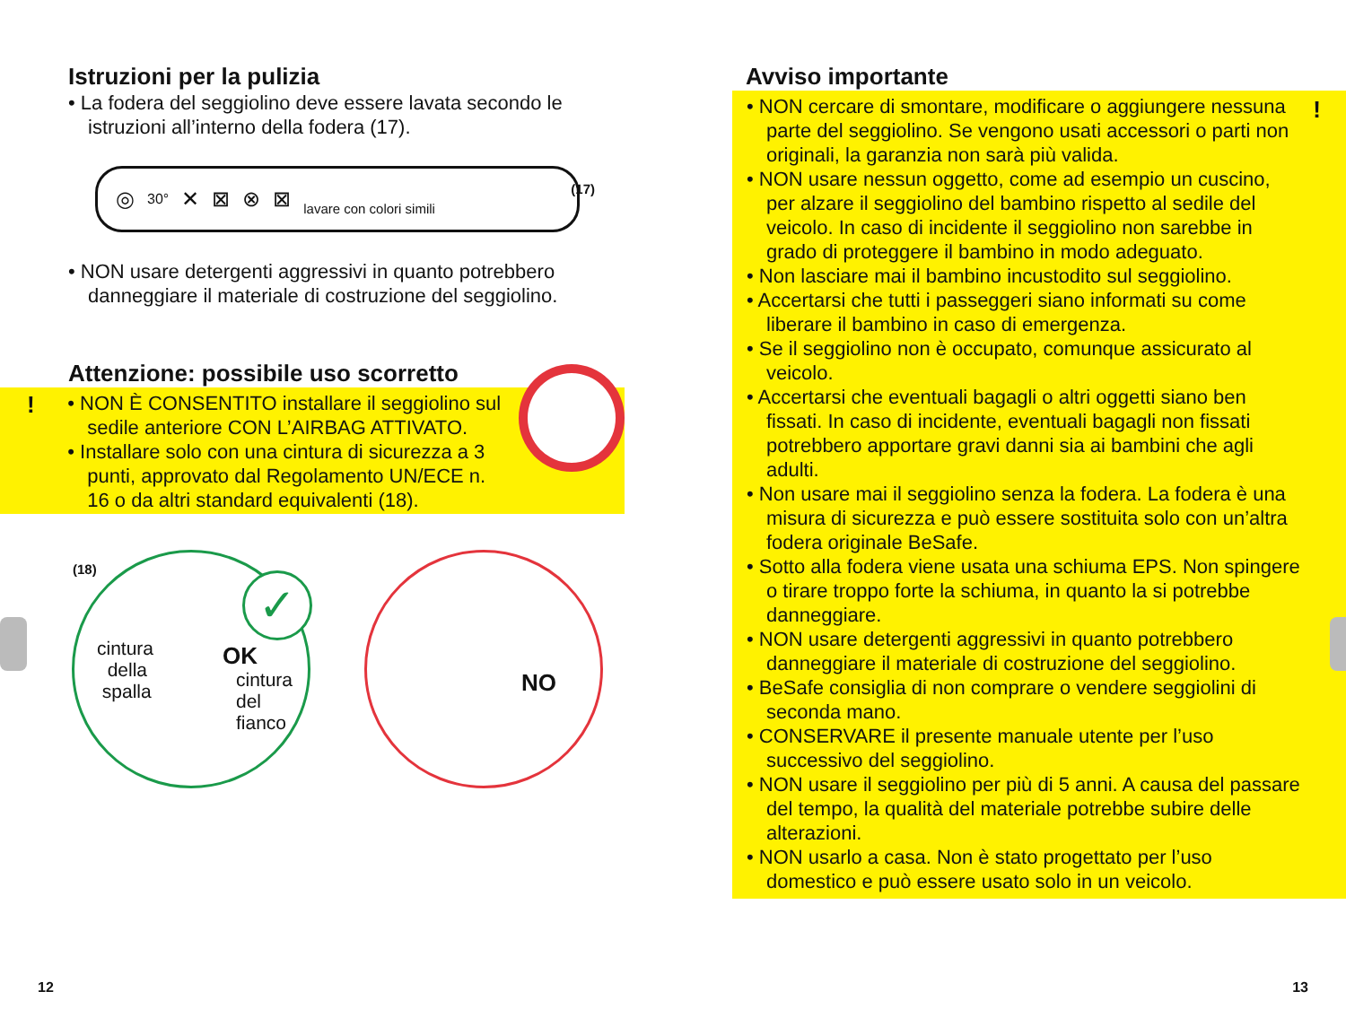Istruzioni per la pulizia
• La fodera del seggiolino deve essere lavata secondo le istruzioni all’interno della fodera (17).
◎ 30° ✕ ⊠ ⊗ ⊠ lavare con colori simili
(17)
• NON usare detergenti aggressivi in quanto potrebbero danneggiare il materiale di costruzione del seggiolino.
Attenzione: possibile uso scorretto
!
• NON È CONSENTITO installare il seggiolino sul sedile anteriore CON L’AIRBAG ATTIVATO.
• Installare solo con una cintura di sicurezza a 3 punti, approvato dal Regolamento UN/ECE n. 16 o da altri standard equivalenti (18).
(18)
cintura
della
spalla
OK
cintura
del fianco
✓
NO
12
Avviso importante
!
• NON cercare di smontare, modificare o aggiungere nessuna parte del seggiolino. Se vengono usati accessori o parti non originali, la garanzia non sarà più valida.
• NON usare nessun oggetto, come ad esempio un cuscino, per alzare il seggiolino del bambino rispetto al sedile del veicolo. In caso di incidente il seggiolino non sarebbe in grado di proteggere il bambino in modo adeguato.
• Non lasciare mai il bambino incustodito sul seggiolino.
• Accertarsi che tutti i passeggeri siano informati su come liberare il bambino in caso di emergenza.
• Se il seggiolino non è occupato, comunque assicurato al veicolo.
• Accertarsi che eventuali bagagli o altri oggetti siano ben fissati. In caso di incidente, eventuali bagagli non fissati potrebbero apportare gravi danni sia ai bambini che agli adulti.
• Non usare mai il seggiolino senza la fodera. La fodera è una misura di sicurezza e può essere sostituita solo con un’altra fodera originale BeSafe.
• Sotto alla fodera viene usata una schiuma EPS. Non spingere o tirare troppo forte la schiuma, in quanto la si potrebbe danneggiare.
• NON usare detergenti aggressivi in quanto potrebbero danneggiare il materiale di costruzione del seggiolino.
• BeSafe consiglia di non comprare o vendere seggiolini di seconda mano.
• CONSERVARE il presente manuale utente per l’uso successivo del seggiolino.
• NON usare il seggiolino per più di 5 anni. A causa del passare del tempo, la qualità del materiale potrebbe subire delle alterazioni.
• NON usarlo a casa. Non è stato progettato per l’uso domestico e può essere usato solo in un veicolo.
13